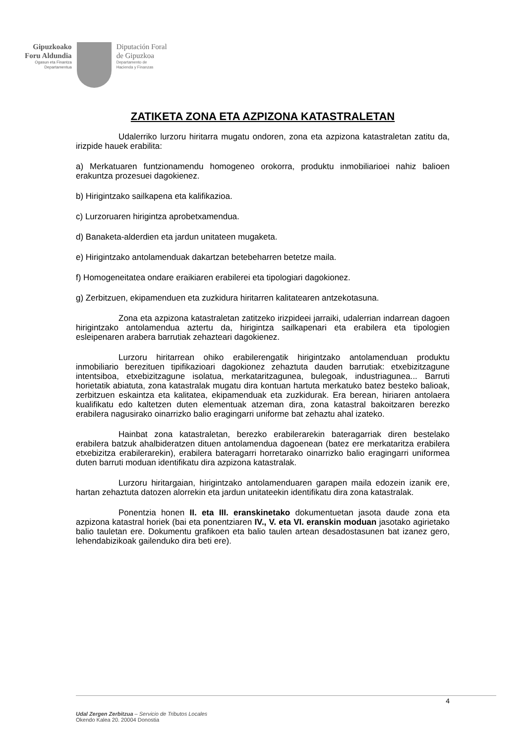Gipuzkoako
Foru Aldundia
Ogasun eta Finantza
Departamentua
Diputación Foral
de Gipuzkoa
Departamento de
Hacienda y Finanzas
ZATIKETA ZONA ETA AZPIZONA KATASTRALETAN
Udalerriko lurzoru hiritarra mugatu ondoren, zona eta azpizona katastraletan zatitu da, irizpide hauek erabilita:
a) Merkatuaren funtzionamendu homogeneo orokorra, produktu inmobiliarioei nahiz balioen erakuntza prozesuei dagokienez.
b) Hirigintzako sailkapena eta kalifikazioa.
c) Lurzoruaren hirigintza aprobetxamendua.
d) Banaketa-alderdien eta jardun unitateen mugaketa.
e) Hirigintzako antolamenduak dakartzan betebeharren betetze maila.
f) Homogeneitatea ondare eraikiaren erabilerei eta tipologiari dagokionez.
g) Zerbitzuen, ekipamenduen eta zuzkidura hiritarren kalitatearen antzekotasuna.
Zona eta azpizona katastraletan zatitzeko irizpideei jarraiki, udalerrian indarrean dagoen hirigintzako antolamendua aztertu da, hirigintza sailkapenari eta erabilera eta tipologien esleipenaren arabera barrutiak zehazteari dagokienez.
Lurzoru hiritarrean ohiko erabilerengatik hirigintzako antolamenduan produktu inmobiliario berezituen tipifikazioari dagokionez zehaztuta dauden barrutiak: etxebizitzagune intentsiboa, etxebizitzagune isolatua, merkataritzagunea, bulegoak, industriagunea... Barruti horietatik abiatuta, zona katastralak mugatu dira kontuan hartuta merkatuko batez besteko balioak, zerbitzuen eskaintza eta kalitatea, ekipamenduak eta zuzkidurak. Era berean, hiriaren antolaera kualifikatu edo kaltetzen duten elementuak atzeman dira, zona katastral bakoitzaren berezko erabilera nagusirako oinarrizko balio eragingarri uniforme bat zehaztu ahal izateko.
Hainbat zona katastraletan, berezko erabilerarekin bateragarriak diren bestelako erabilera batzuk ahalbideratzen dituen antolamendua dagoenean (batez ere merkataritza erabilera etxebizitza erabilerarekin), erabilera bateragarri horretarako oinarrizko balio eragingarri uniformea duten barruti moduan identifikatu dira azpizona katastralak.
Lurzoru hiritargaian, hirigintzako antolamenduaren garapen maila edozein izanik ere, hartan zehaztuta datozen alorrekin eta jardun unitateekin identifikatu dira zona katastralak.
Ponentzia honen II. eta III. eranskinetako dokumentuetan jasota daude zona eta azpizona katastral horiek (bai eta ponentziaren IV., V. eta VI. eranskin moduan jasotako agirietako balio tauletan ere. Dokumentu grafikoen eta balio taulen artean desadostasunen bat izanez gero, lehendabizikoak gailenduko dira beti ere).
4
Udal Zergen Zerbitzua – Servicio de Tributos Locales
Okendo Kalea 20. 20004 Donostia